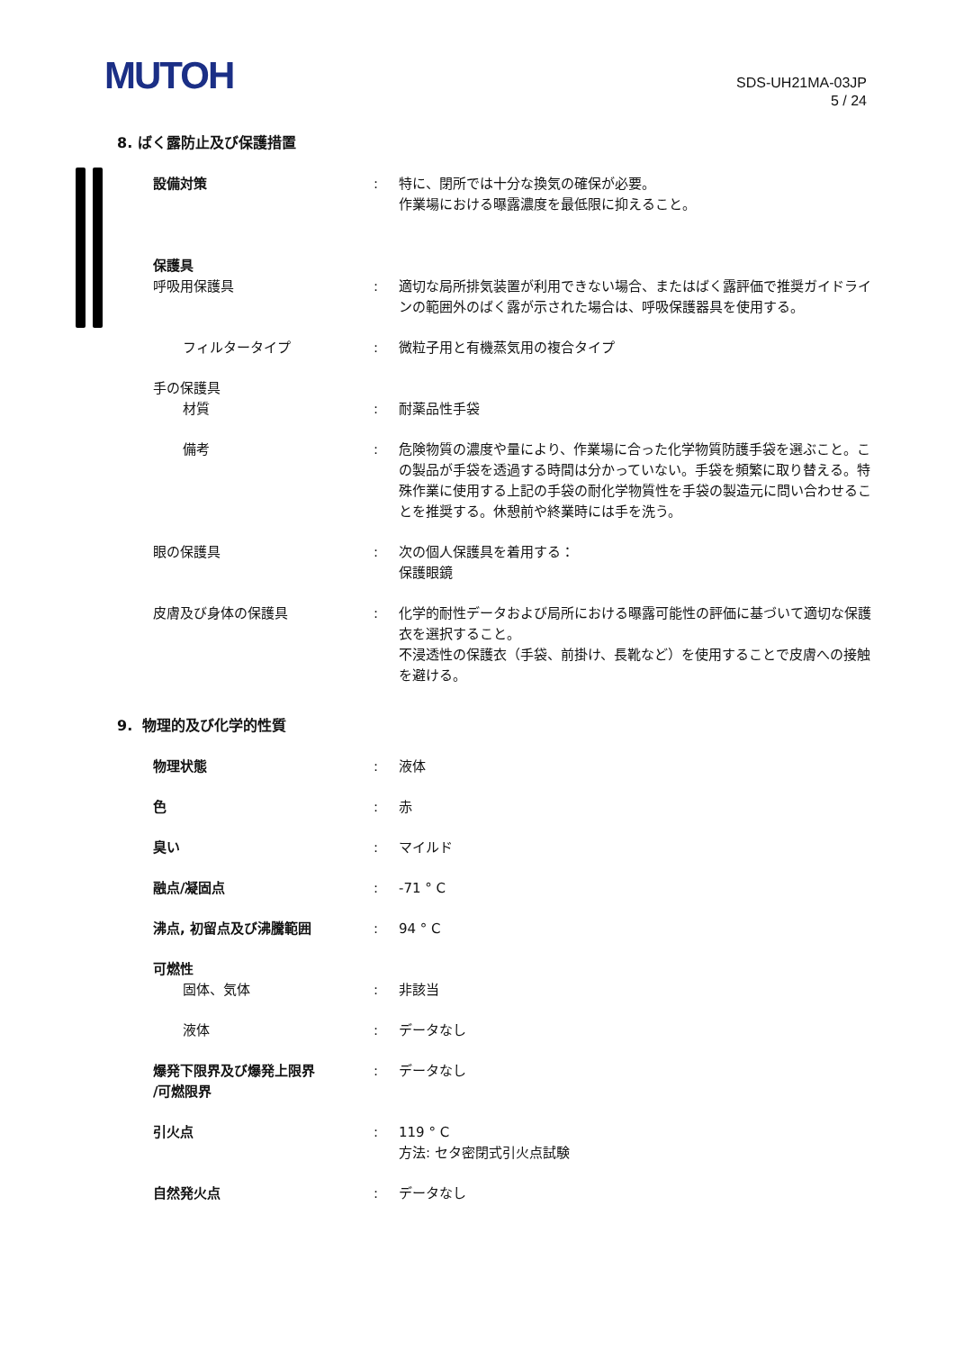MUTOH
SDS-UH21MA-03JP
5 / 24
8. ばく露防止及び保護措置
設備対策 : 特に、閉所では十分な換気の確保が必要。
作業場における曝露濃度を最低限に抑えること。
保護具
呼吸用保護具 : 適切な局所排気装置が利用できない場合、またはばく露評価で推奨ガイドラインの範囲外のばく露が示された場合は、呼吸保護器具を使用する。
フィルタータイプ : 微粒子用と有機蒸気用の複合タイプ
手の保護具
材質 : 耐薬品性手袋
備考 : 危険物質の濃度や量により、作業場に合った化学物質防護手袋を選ぶこと。この製品が手袋を透過する時間は分かっていない。手袋を頻繁に取り替える。特殊作業に使用する上記の手袋の耐化学物質性を手袋の製造元に問い合わせることを推奨する。休憩前や終業時には手を洗う。
眼の保護具 : 次の個人保護具を着用する：
保護眼鏡
皮膚及び身体の保護具 : 化学的耐性データおよび局所における曝露可能性の評価に基づいて適切な保護衣を選択すること。
不浸透性の保護衣（手袋、前掛け、長靴など）を使用することで皮膚への接触を避ける。
9. 物理的及び化学的性質
物理状態 : 液体
色 : 赤
臭い : マイルド
融点/凝固点 : -71 ° C
沸点, 初留点及び沸騰範囲 : 94 ° C
可燃性
固体、気体 : 非該当
液体 : データなし
爆発下限界及び爆発上限界
/可燃限界
: データなし
引火点 : 119 ° C
方法: セタ密閉式引火点試験
自然発火点 : データなし